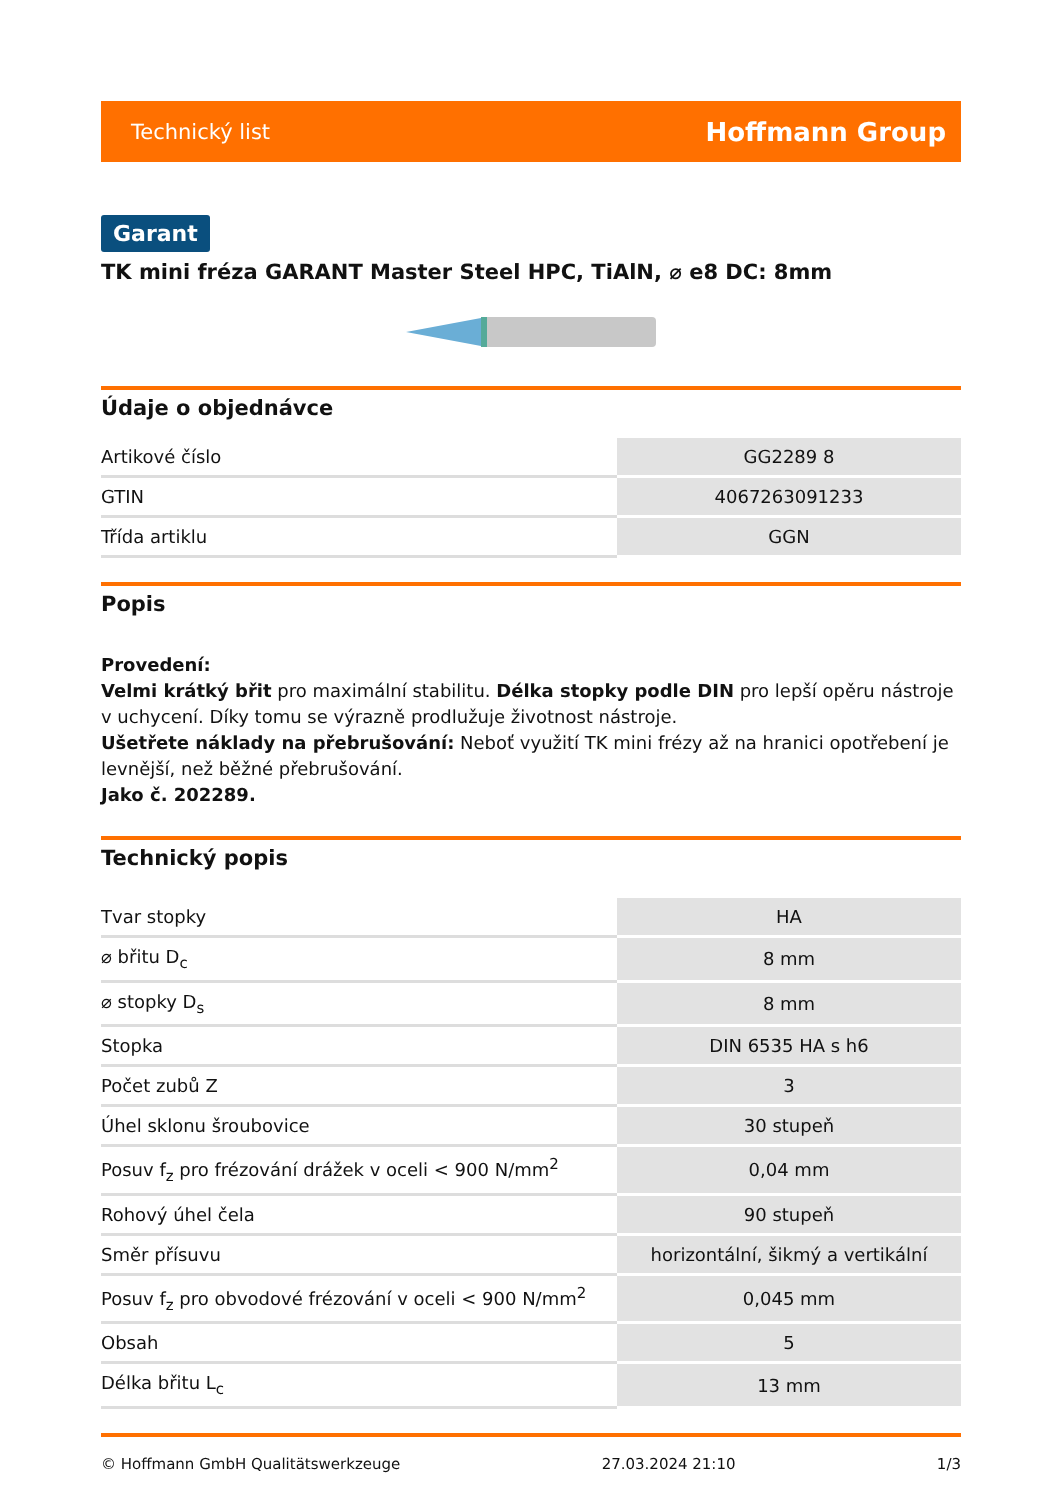Technický list Hoffmann Group
Garant
TK mini fréza GARANT Master Steel HPC, TiAlN, ⌀ e8 DC: 8mm
Údaje o objednávce
| Artikové číslo | GG2289 8 |
| GTIN | 4067263091233 |
| Třída artiklu | GGN |
Popis
Provedení:
Velmi krátký břit pro maximální stabilitu. Délka stopky podle DIN pro lepší opěru nástroje v uchycení. Díky tomu se výrazně prodlužuje životnost nástroje.
Ušetřete náklady na přebrušování: Neboť využití TK mini frézy až na hranici opotřebení je levnější, než běžné přebrušování.
Jako č. 202289.
Technický popis
| Tvar stopky | HA |
| ⌀ břitu D<sub>c</sub> | 8 mm |
| ⌀ stopky D<sub>s</sub> | 8 mm |
| Stopka | DIN 6535 HA s h6 |
| Počet zubů Z | 3 |
| Úhel sklonu šroubovice | 30 stupeň |
| Posuv f<sub>z</sub> pro frézování drážek v oceli < 900 N/mm<sup>2</sup> | 0,04 mm |
| Rohový úhel čela | 90 stupeň |
| Směr přísuvu | horizontální, šikmý a vertikální |
| Posuv f<sub>z</sub> pro obvodové frézování v oceli < 900 N/mm<sup>2</sup> | 0,045 mm |
| Obsah | 5 |
| Délka břitu L<sub>c</sub> | 13 mm |
© Hoffmann GmbH Qualitätswerkzeuge 27.03.2024 21:10 1/3